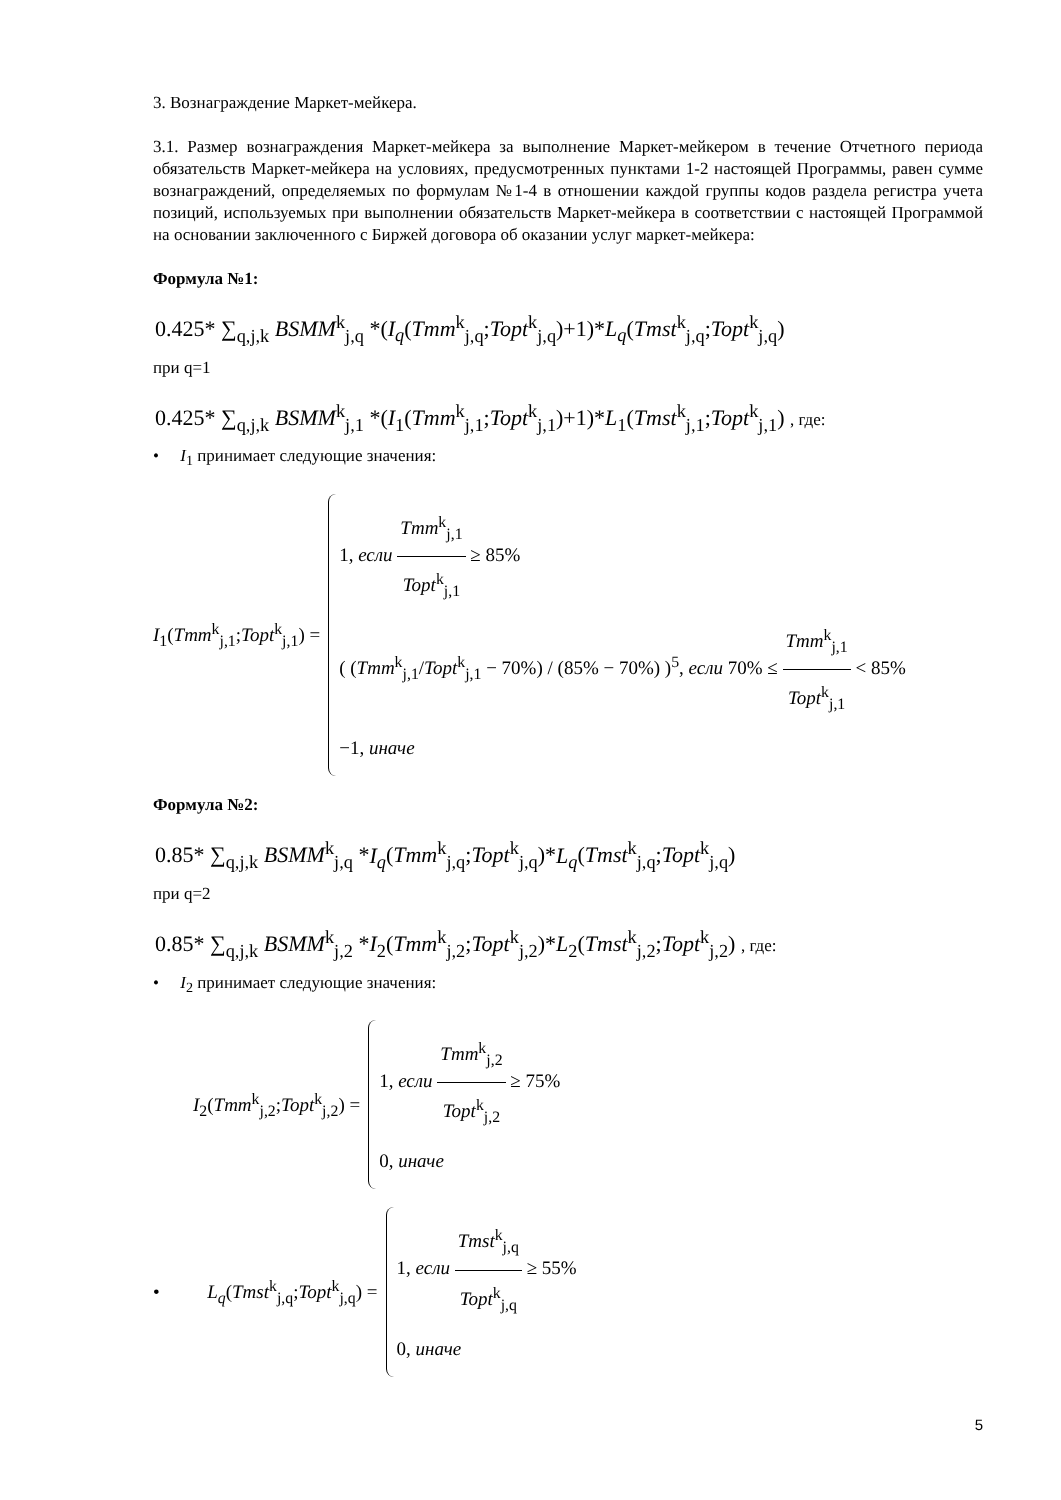3. Вознаграждение Маркет-мейкера.
3.1. Размер вознаграждения Маркет-мейкера за выполнение Маркет-мейкером в течение Отчетного периода обязательств Маркет-мейкера на условиях, предусмотренных пунктами 1-2 настоящей Программы, равен сумме вознаграждений, определяемых по формулам №1-4 в отношении каждой группы кодов раздела регистра учета позиций, используемых при выполнении обязательств Маркет-мейкера в соответствии с настоящей Программой на основании заключенного с Биржей договора об оказании услуг маркет-мейкера:
Формула №1:
0.425* ∑<sub>q,j,k</sub> BSMM<sup>k</sup><sub>j,q</sub> *(I<sub>q</sub>(Tmm<sup>k</sup><sub>j,q</sub>;Topt<sup>k</sup><sub>j,q</sub>)+1)*L<sub>q</sub>(Tmst<sup>k</sup><sub>j,q</sub>;Topt<sup>k</sup><sub>j,q</sub>)
при q=1
0.425* ∑<sub>q,j,k</sub> BSMM<sup>k</sup><sub>j,1</sub> *(I<sub>1</sub>(Tmm<sup>k</sup><sub>j,1</sub>;Topt<sup>k</sup><sub>j,1</sub>)+1)*L<sub>1</sub>(Tmst<sup>k</sup><sub>j,1</sub>;Topt<sup>k</sup><sub>j,1</sub>) , где:
• I<sub>1</sub> принимает следующие значения:
I<sub>1</sub>(Tmm<sup>k</sup><sub>j,1</sub>;Topt<sup>k</sup><sub>j,1</sub>) =
1, если Tmm<sup>k</sup><sub>j,1</sub> Topt<sup>k</sup><sub>j,1</sub> ≥ 85%
( (Tmm<sup>k</sup><sub>j,1</sub>/Topt<sup>k</sup><sub>j,1</sub> − 70%) / (85% − 70%) )<sup>5</sup>, если 70% ≤ Tmm<sup>k</sup><sub>j,1</sub> Topt<sup>k</sup><sub>j,1</sub> < 85%
−1, иначе
Формула №2:
0.85* ∑<sub>q,j,k</sub> BSMM<sup>k</sup><sub>j,q</sub> *I<sub>q</sub>(Tmm<sup>k</sup><sub>j,q</sub>;Topt<sup>k</sup><sub>j,q</sub>)*L<sub>q</sub>(Tmst<sup>k</sup><sub>j,q</sub>;Topt<sup>k</sup><sub>j,q</sub>)
при q=2
0.85* ∑<sub>q,j,k</sub> BSMM<sup>k</sup><sub>j,2</sub> *I<sub>2</sub>(Tmm<sup>k</sup><sub>j,2</sub>;Topt<sup>k</sup><sub>j,2</sub>)*L<sub>2</sub>(Tmst<sup>k</sup><sub>j,2</sub>;Topt<sup>k</sup><sub>j,2</sub>) , где:
• I<sub>2</sub> принимает следующие значения:
I<sub>2</sub>(Tmm<sup>k</sup><sub>j,2</sub>;Topt<sup>k</sup><sub>j,2</sub>) =
1, если Tmm<sup>k</sup><sub>j,2</sub> Topt<sup>k</sup><sub>j,2</sub> ≥ 75%
0, иначе
• L<sub>q</sub>(Tmst<sup>k</sup><sub>j,q</sub>;Topt<sup>k</sup><sub>j,q</sub>) =
1, если Tmst<sup>k</sup><sub>j,q</sub> Topt<sup>k</sup><sub>j,q</sub> ≥ 55%
0, иначе
5